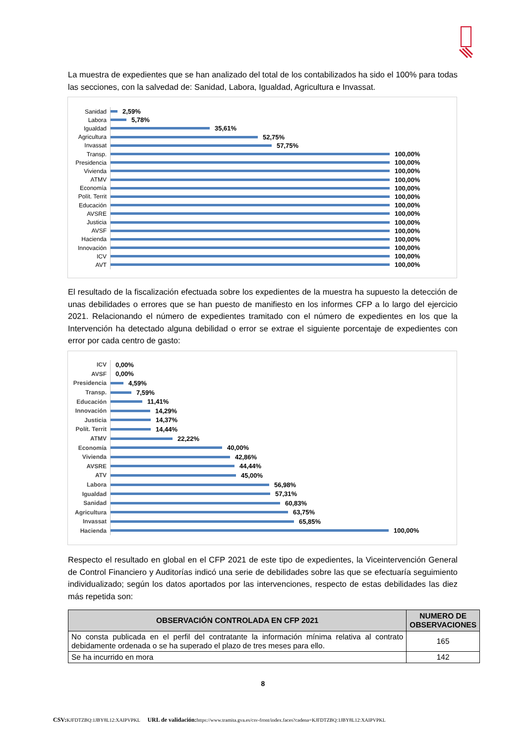La muestra de expedientes que se han analizado del total de los contabilizados ha sido el 100% para todas las secciones, con la salvedad de: Sanidad, Labora, Igualdad, Agricultura e Invassat.
Sanidad 2,59%
Labora 5,78%
Igualdad 35,61%
Agricultura 52,75%
Invassat 57,75%
Transp. 100,00%
Presidencia 100,00%
Vivienda 100,00%
ATMV 100,00%
Economía 100,00%
Polít. Territ 100,00%
Educación 100,00%
AVSRE 100,00%
Justicia 100,00%
AVSF 100,00%
Hacienda 100,00%
Innovación 100,00%
ICV 100,00%
AVT 100,00%
El resultado de la fiscalización efectuada sobre los expedientes de la muestra ha supuesto la detección de unas debilidades o errores que se han puesto de manifiesto en los informes CFP a lo largo del ejercicio 2021. Relacionando el número de expedientes tramitado con el número de expedientes en los que la Intervención ha detectado alguna debilidad o error se extrae el siguiente porcentaje de expedientes con error por cada centro de gasto:
ICV 0,00%
AVSF 0,00%
Presidencia 4,59%
Transp. 7,59%
Educación 11,41%
Innovación 14,29%
Justicia 14,37%
Polít. Territ 14,44%
ATMV 22,22%
Economía 40,00%
Vivienda 42,86%
AVSRE 44,44%
ATV 45,00%
Labora 56,98%
Igualdad 57,31%
Sanidad 60,83%
Agricultura 63,75%
Invassat 65,85%
Hacienda 100,00%
Respecto el resultado en global en el CFP 2021 de este tipo de expedientes, la Viceintervención General de Control Financiero y Auditorías indicó una serie de debilidades sobre las que se efectuaría seguimiento individualizado; según los datos aportados por las intervenciones, respecto de estas debilidades las diez más repetida son:
| OBSERVACIÓN CONTROLADA EN CFP 2021 | NUMERO DE OBSERVACIONES |
| --- | --- |
| No consta publicada en el perfil del contratante la información mínima relativa al contrato debidamente ordenada o se ha superado el plazo de tres meses para ello. | 165 |
| Se ha incurrido en mora | 142 |
8
CSV: KJFDTZBQ:1JBY8L12:XAIPVPKL URL de validación: https://www.tramita.gva.es/csv-front/index.faces?cadena=KJFDTZBQ:1JBY8L12:XAIPVPKL